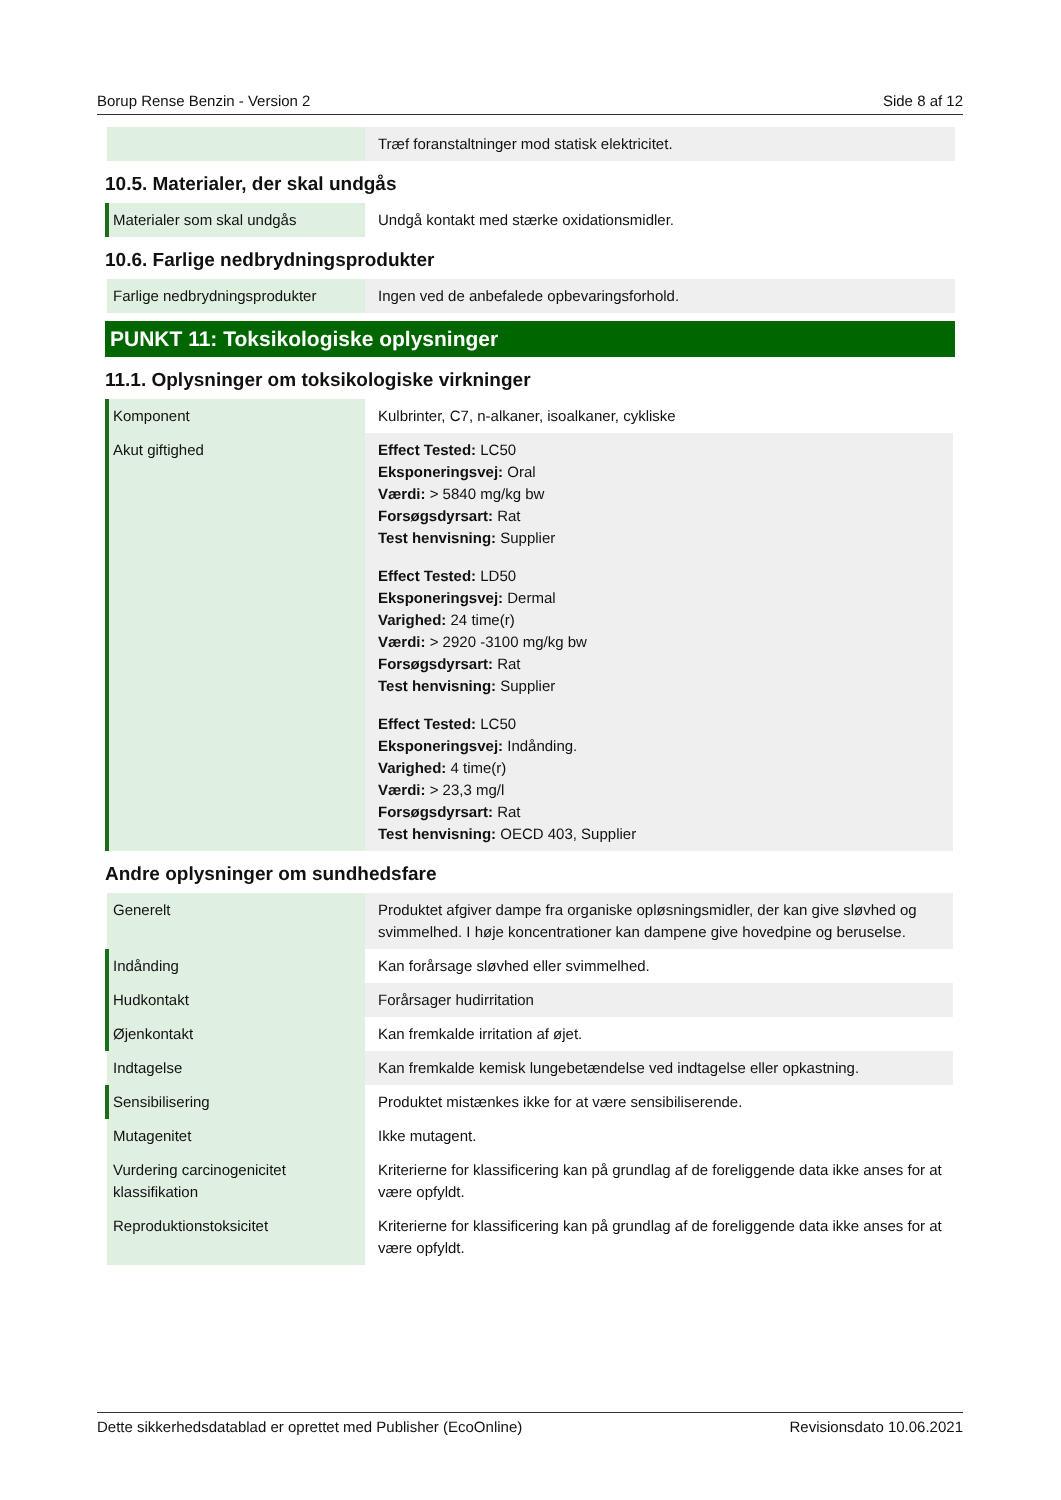Borup Rense Benzin - Version 2 Side 8 af 12
| | Træf foranstaltninger mod statisk elektricitet. |
10.5. Materialer, der skal undgås
| Materialer som skal undgås | Undgå kontakt med stærke oxidationsmidler. |
10.6. Farlige nedbrydningsprodukter
| Farlige nedbrydningsprodukter | Ingen ved de anbefalede opbevaringsforhold. |
PUNKT 11: Toksikologiske oplysninger
11.1. Oplysninger om toksikologiske virkninger
| Komponent | Kulbrinter, C7, n-alkaner, isoalkaner, cykliske |
| Akut giftighed | Effect Tested: LC50 Eksponeringsvej: Oral Værdi: > 5840 mg/kg bw Forsøgsdyrsart: Rat Test henvisning: Supplier Effect Tested: LD50 Eksponeringsvej: Dermal Varighed: 24 time(r) Værdi: > 2920 -3100 mg/kg bw Forsøgsdyrsart: Rat Test henvisning: Supplier Effect Tested: LC50 Eksponeringsvej: Indånding. Varighed: 4 time(r) Værdi: > 23,3 mg/l Forsøgsdyrsart: Rat Test henvisning: OECD 403, Supplier |
Andre oplysninger om sundhedsfare
| Generelt | Produktet afgiver dampe fra organiske opløsningsmidler, der kan give sløvhed og svimmelhed. I høje koncentrationer kan dampene give hovedpine og beruselse. |
| Indånding | Kan forårsage sløvhed eller svimmelhed. |
| Hudkontakt | Forårsager hudirritation |
| Øjenkontakt | Kan fremkalde irritation af øjet. |
| Indtagelse | Kan fremkalde kemisk lungebetændelse ved indtagelse eller opkastning. |
| Sensibilisering | Produktet mistænkes ikke for at være sensibiliserende. |
| Mutagenitet | Ikke mutagent. |
| Vurdering carcinogenicitet klassifikation | Kriterierne for klassificering kan på grundlag af de foreliggende data ikke anses for at være opfyldt. |
| Reproduktionstoksicitet | Kriterierne for klassificering kan på grundlag af de foreliggende data ikke anses for at være opfyldt. |
Dette sikkerhedsdatablad er oprettet med Publisher (EcoOnline) Revisionsdato 10.06.2021